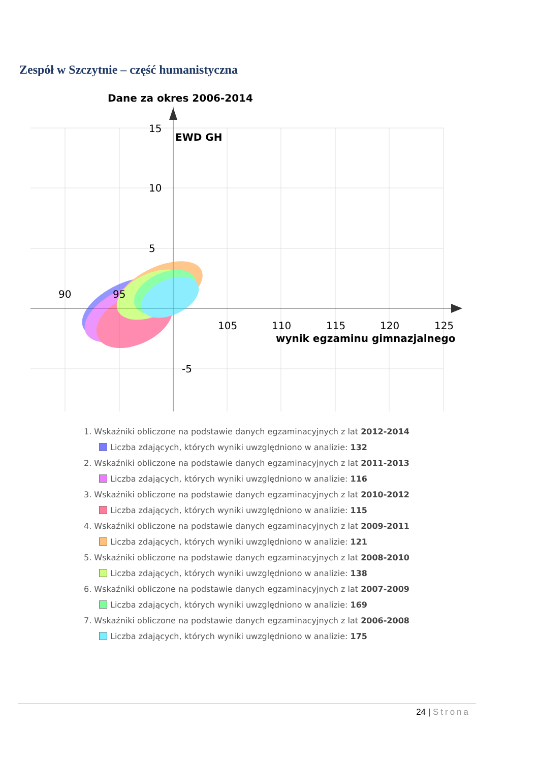Zespół w Szczytnie – część humanistyczna
Dane za okres 2006-2014
15
10
5
-5
EWD GH
90
95
105
110
115
120
125
wynik egzaminu gimnazjalnego
1. Wskaźniki obliczone na podstawie danych egzaminacyjnych z lat 2012-2014
Liczba zdających, których wyniki uwzględniono w analizie: 132
2. Wskaźniki obliczone na podstawie danych egzaminacyjnych z lat 2011-2013
Liczba zdających, których wyniki uwzględniono w analizie: 116
3. Wskaźniki obliczone na podstawie danych egzaminacyjnych z lat 2010-2012
Liczba zdających, których wyniki uwzględniono w analizie: 115
4. Wskaźniki obliczone na podstawie danych egzaminacyjnych z lat 2009-2011
Liczba zdających, których wyniki uwzględniono w analizie: 121
5. Wskaźniki obliczone na podstawie danych egzaminacyjnych z lat 2008-2010
Liczba zdających, których wyniki uwzględniono w analizie: 138
6. Wskaźniki obliczone na podstawie danych egzaminacyjnych z lat 2007-2009
Liczba zdających, których wyniki uwzględniono w analizie: 169
7. Wskaźniki obliczone na podstawie danych egzaminacyjnych z lat 2006-2008
Liczba zdających, których wyniki uwzględniono w analizie: 175
24 | Strona